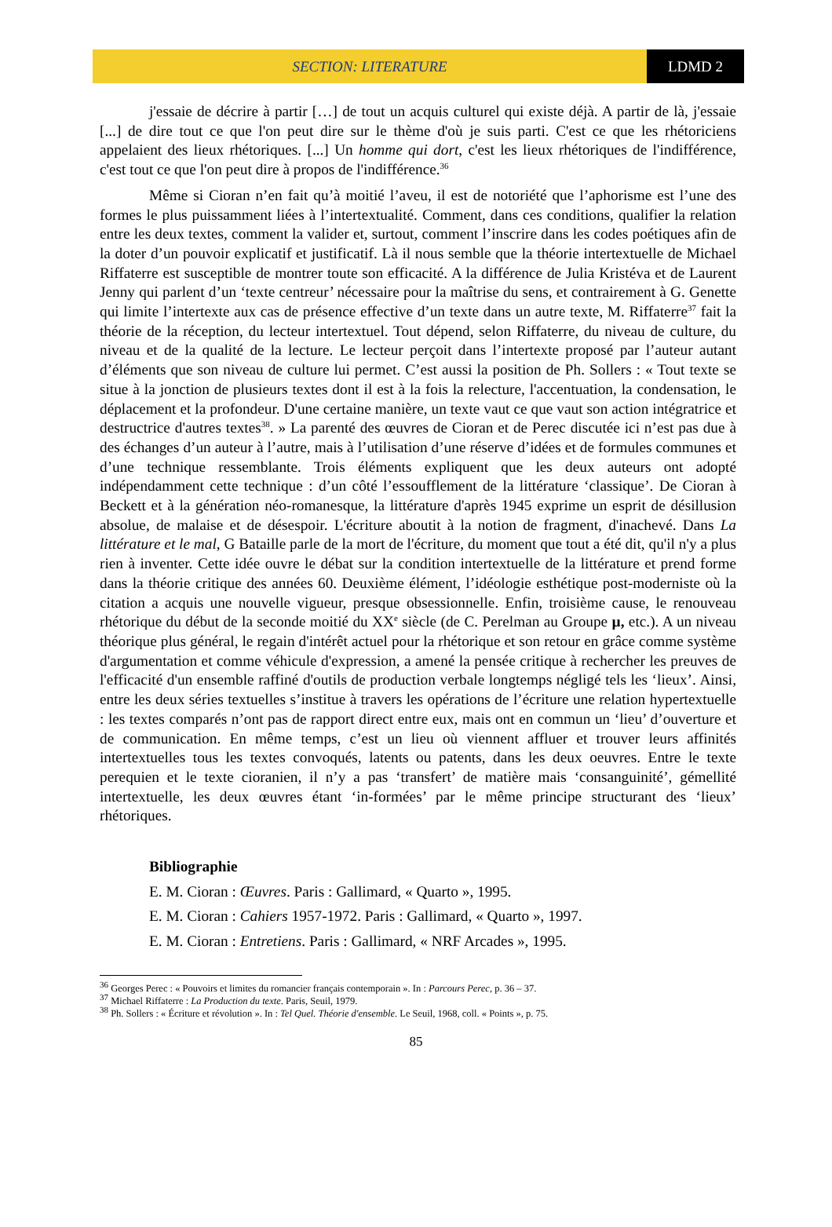SECTION: LITERATURE LDMD 2
j'essaie de décrire à partir […] de tout un acquis culturel qui existe déjà. A partir de là, j'essaie [...] de dire tout ce que l'on peut dire sur le thème d'où je suis parti. C'est ce que les rhétoriciens appelaient des lieux rhétoriques. [...] Un homme qui dort, c'est les lieux rhétoriques de l'indifférence, c'est tout ce que l'on peut dire à propos de l'indifférence.<sup>36</sup>
Même si Cioran n’en fait qu’à moitié l’aveu, il est de notoriété que l’aphorisme est l’une des formes le plus puissamment liées à l’intertextualité. Comment, dans ces conditions, qualifier la relation entre les deux textes, comment la valider et, surtout, comment l’inscrire dans les codes poétiques afin de la doter d’un pouvoir explicatif et justificatif. Là il nous semble que la théorie intertextuelle de Michael Riffaterre est susceptible de montrer toute son efficacité. A la différence de Julia Kristéva et de Laurent Jenny qui parlent d’un ‘texte centreur’ nécessaire pour la maîtrise du sens, et contrairement à G. Genette qui limite l’intertexte aux cas de présence effective d’un texte dans un autre texte, M. Riffaterre<sup>37</sup> fait la théorie de la réception, du lecteur intertextuel. Tout dépend, selon Riffaterre, du niveau de culture, du niveau et de la qualité de la lecture. Le lecteur perçoit dans l’intertexte proposé par l’auteur autant d’éléments que son niveau de culture lui permet. C’est aussi la position de Ph. Sollers : « Tout texte se situe à la jonction de plusieurs textes dont il est à la fois la relecture, l'accentuation, la condensation, le déplacement et la profondeur. D'une certaine manière, un texte vaut ce que vaut son action intégratrice et destructrice d'autres textes<sup>38</sup>. » La parenté des œuvres de Cioran et de Perec discutée ici n’est pas due à des échanges d’un auteur à l’autre, mais à l’utilisation d’une réserve d’idées et de formules communes et d’une technique ressemblante. Trois éléments expliquent que les deux auteurs ont adopté indépendamment cette technique : d’un côté l’essoufflement de la littérature ‘classique’. De Cioran à Beckett et à la génération néo-romanesque, la littérature d'après 1945 exprime un esprit de désillusion absolue, de malaise et de désespoir. L'écriture aboutit à la notion de fragment, d'inachevé. Dans La littérature et le mal, G Bataille parle de la mort de l'écriture, du moment que tout a été dit, qu'il n'y a plus rien à inventer. Cette idée ouvre le débat sur la condition intertextuelle de la littérature et prend forme dans la théorie critique des années 60. Deuxième élément, l’idéologie esthétique post-moderniste où la citation a acquis une nouvelle vigueur, presque obsessionnelle. Enfin, troisième cause, le renouveau rhétorique du début de la seconde moitié du XX<sup>e</sup> siècle (de C. Perelman au Groupe µ, etc.). A un niveau théorique plus général, le regain d'intérêt actuel pour la rhétorique et son retour en grâce comme système d'argumentation et comme véhicule d'expression, a amené la pensée critique à rechercher les preuves de l'efficacité d'un ensemble raffiné d'outils de production verbale longtemps négligé tels les ‘lieux’. Ainsi, entre les deux séries textuelles s’institue à travers les opérations de l’écriture une relation hypertextuelle : les textes comparés n’ont pas de rapport direct entre eux, mais ont en commun un ‘lieu’ d’ouverture et de communication. En même temps, c’est un lieu où viennent affluer et trouver leurs affinités intertextuelles tous les textes convoqués, latents ou patents, dans les deux oeuvres. Entre le texte perequien et le texte cioranien, il n’y a pas ‘transfert’ de matière mais ‘consanguinité’, gémellité intertextuelle, les deux œuvres étant ‘in-formées’ par le même principe structurant des ‘lieux’ rhétoriques.
Bibliographie
E. M. Cioran : Œuvres. Paris : Gallimard, « Quarto », 1995.
E. M. Cioran : Cahiers 1957-1972. Paris : Gallimard, « Quarto », 1997.
E. M. Cioran : Entretiens. Paris : Gallimard, « NRF Arcades », 1995.
<sup>36</sup> Georges Perec : « Pouvoirs et limites du romancier français contemporain ». In : Parcours Perec, p. 36 – 37.
<sup>37</sup> Michael Riffaterre : La Production du texte. Paris, Seuil, 1979.
<sup>38</sup> Ph. Sollers : « Écriture et révolution ». In : Tel Quel. Théorie d'ensemble. Le Seuil, 1968, coll. « Points », p. 75.
85